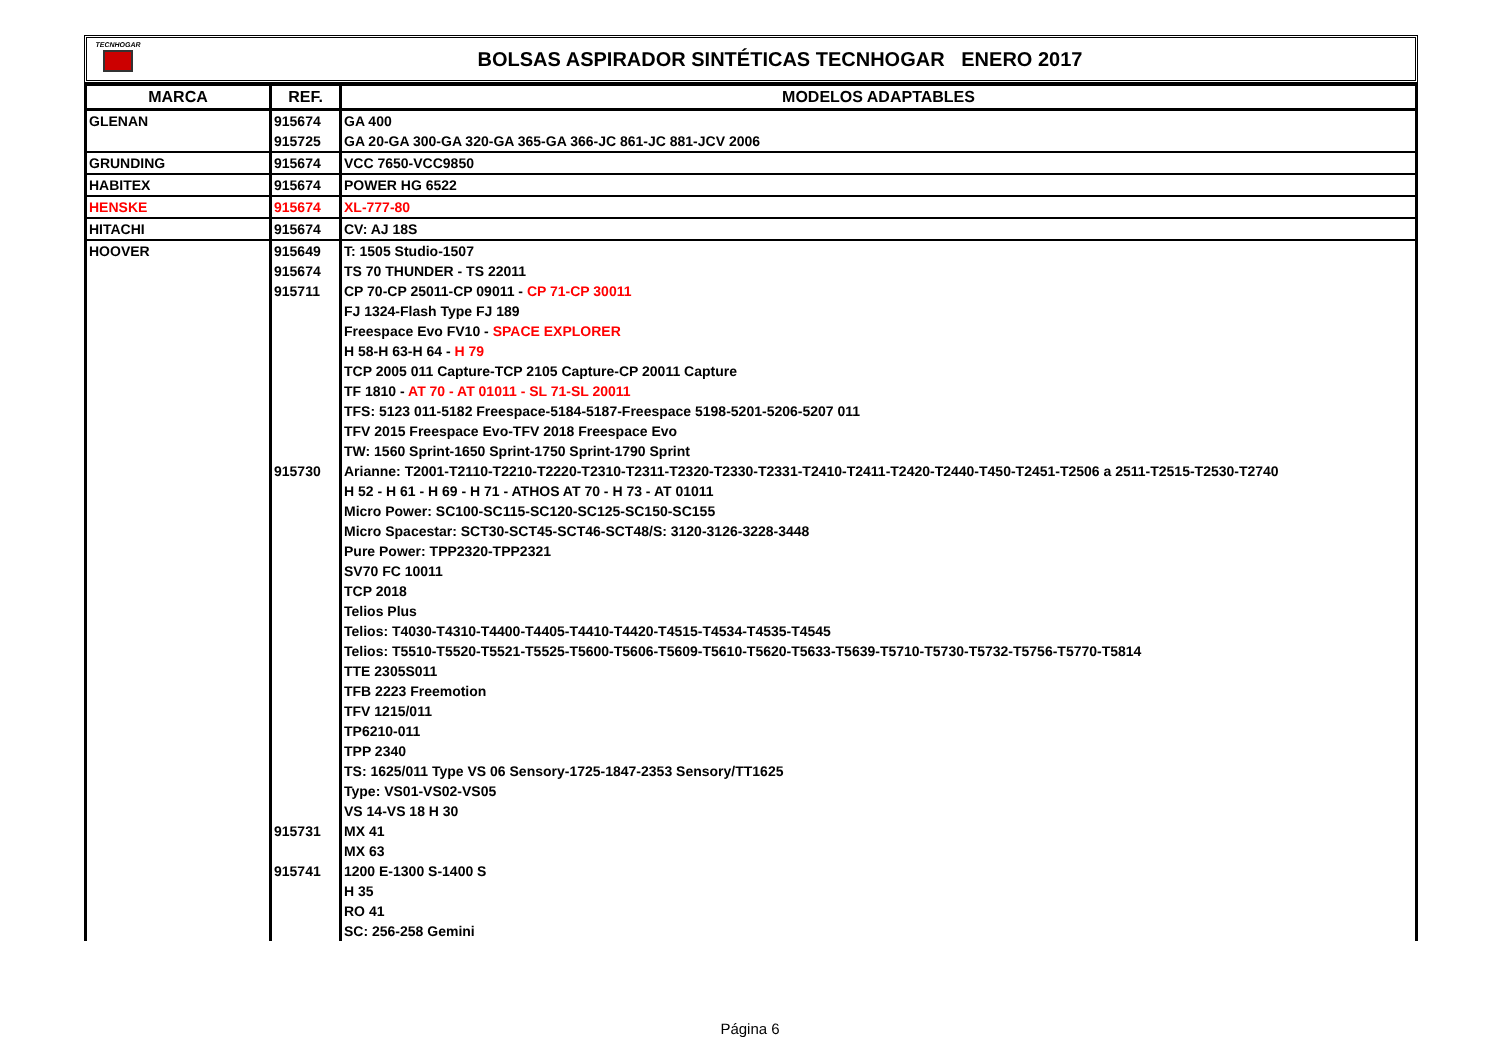TECNHOGAR
BOLSAS ASPIRADOR SINTÉTICAS TECNHOGAR ENERO 2017
| MARCA | REF. | MODELOS ADAPTABLES |
| --- | --- | --- |
| GLENAN | 915674 | GA 400 |
| | 915725 | GA 20-GA 300-GA 320-GA 365-GA 366-JC 861-JC 881-JCV 2006 |
| GRUNDING | 915674 | VCC 7650-VCC9850 |
| HABITEX | 915674 | POWER HG 6522 |
| HENSKE | 915674 | XL-777-80 |
| HITACHI | 915674 | CV: AJ 18S |
| HOOVER | 915649 | T: 1505 Studio-1507 |
| | 915674 | TS 70 THUNDER - TS 22011 |
| | 915711 | CP 70-CP 25011-CP 09011 - CP 71-CP 30011 |
| | | FJ 1324-Flash Type FJ 189 |
| | | Freespace Evo FV10 - SPACE EXPLORER |
| | | H 58-H 63-H 64 - H 79 |
| | | TCP 2005 011 Capture-TCP 2105 Capture-CP 20011 Capture |
| | | TF 1810 - AT 70 - AT 01011 - SL 71-SL 20011 |
| | | TFS: 5123 011-5182 Freespace-5184-5187-Freespace 5198-5201-5206-5207 011 |
| | | TFV 2015 Freespace Evo-TFV 2018 Freespace Evo |
| | | TW: 1560 Sprint-1650 Sprint-1750 Sprint-1790 Sprint |
| | 915730 | Arianne: T2001-T2110-T2210-T2220-T2310-T2311-T2320-T2330-T2331-T2410-T2411-T2420-T2440-T450-T2451-T2506 a 2511-T2515-T2530-T2740 |
| | | H 52 - H 61 - H 69 - H 71 - ATHOS AT 70 - H 73 - AT 01011 |
| | | Micro Power: SC100-SC115-SC120-SC125-SC150-SC155 |
| | | Micro Spacestar: SCT30-SCT45-SCT46-SCT48/S: 3120-3126-3228-3448 |
| | | Pure Power: TPP2320-TPP2321 |
| | | SV70 FC 10011 |
| | | TCP 2018 |
| | | Telios Plus |
| | | Telios: T4030-T4310-T4400-T4405-T4410-T4420-T4515-T4534-T4535-T4545 |
| | | Telios: T5510-T5520-T5521-T5525-T5600-T5606-T5609-T5610-T5620-T5633-T5639-T5710-T5730-T5732-T5756-T5770-T5814 |
| | | TTE 2305S011 |
| | | TFB 2223 Freemotion |
| | | TFV 1215/011 |
| | | TP6210-011 |
| | | TPP 2340 |
| | | TS: 1625/011 Type VS 06 Sensory-1725-1847-2353 Sensory/TT1625 |
| | | Type: VS01-VS02-VS05 |
| | | VS 14-VS 18 H 30 |
| | 915731 | MX 41 |
| | | MX 63 |
| | 915741 | 1200 E-1300 S-1400 S |
| | | H 35 |
| | | RO 41 |
| | | SC: 256-258 Gemini |
Página 6